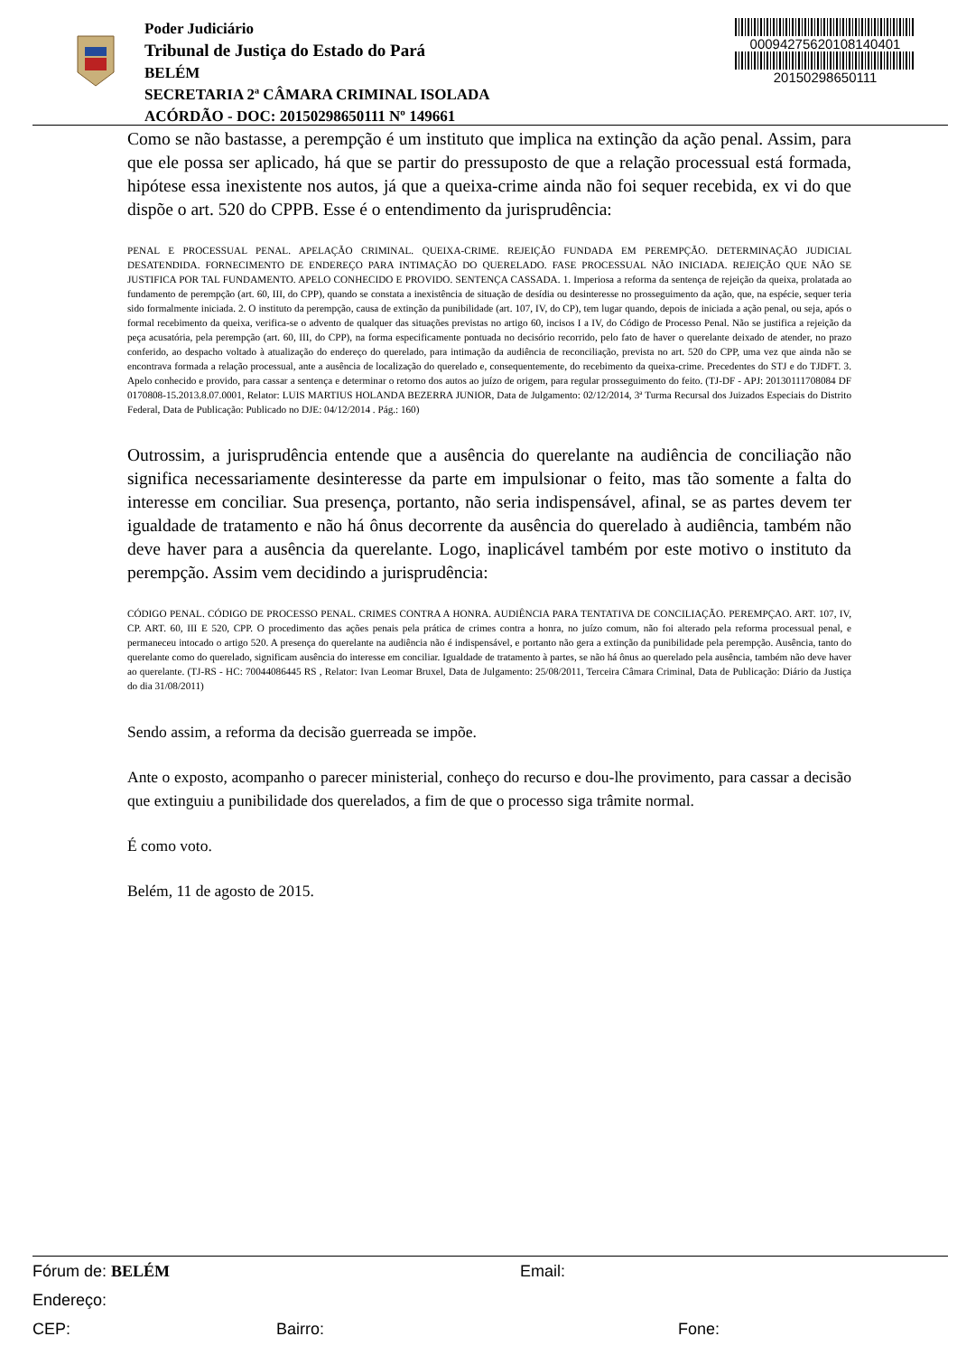Poder Judiciário
Tribunal de Justiça do Estado do Pará
BELÉM
SECRETARIA 2ª CÂMARA CRIMINAL ISOLADA
ACÓRDÃO - DOC: 20150298650111 Nº 149661
00094275620108140401
20150298650111
Como se não bastasse, a perempção é um instituto que implica na extinção da ação penal. Assim, para que ele possa ser aplicado, há que se partir do pressuposto de que a relação processual está formada, hipótese essa inexistente nos autos, já que a queixa-crime ainda não foi sequer recebida, ex vi do que dispõe o art. 520 do CPPB. Esse é o entendimento da jurisprudência:
PENAL E PROCESSUAL PENAL. APELAÇÃO CRIMINAL. QUEIXA-CRIME. REJEIÇÃO FUNDADA EM PEREMPÇÃO. DETERMINAÇÃO JUDICIAL DESATENDIDA. FORNECIMENTO DE ENDEREÇO PARA INTIMAÇÃO DO QUERELADO. FASE PROCESSUAL NÃO INICIADA. REJEIÇÃO QUE NÃO SE JUSTIFICA POR TAL FUNDAMENTO. APELO CONHECIDO E PROVIDO. SENTENÇA CASSADA. 1. Imperiosa a reforma da sentença de rejeição da queixa, prolatada ao fundamento de perempção (art. 60, III, do CPP), quando se constata a inexistência de situação de desídia ou desinteresse no prosseguimento da ação, que, na espécie, sequer teria sido formalmente iniciada. 2. O instituto da perempção, causa de extinção da punibilidade (art. 107, IV, do CP), tem lugar quando, depois de iniciada a ação penal, ou seja, após o formal recebimento da queixa, verifica-se o advento de qualquer das situações previstas no artigo 60, incisos I a IV, do Código de Processo Penal. Não se justifica a rejeição da peça acusatória, pela perempção (art. 60, III, do CPP), na forma especificamente pontuada no decisório recorrido, pelo fato de haver o querelante deixado de atender, no prazo conferido, ao despacho voltado à atualização do endereço do querelado, para intimação da audiência de reconciliação, prevista no art. 520 do CPP, uma vez que ainda não se encontrava formada a relação processual, ante a ausência de localização do querelado e, consequentemente, do recebimento da queixa-crime. Precedentes do STJ e do TJDFT. 3. Apelo conhecido e provido, para cassar a sentença e determinar o retorno dos autos ao juízo de origem, para regular prosseguimento do feito. (TJ-DF - APJ: 20130111708084 DF 0170808-15.2013.8.07.0001, Relator: LUIS MARTIUS HOLANDA BEZERRA JUNIOR, Data de Julgamento: 02/12/2014, 3ª Turma Recursal dos Juizados Especiais do Distrito Federal, Data de Publicação: Publicado no DJE: 04/12/2014 . Pág.: 160)
Outrossim, a jurisprudência entende que a ausência do querelante na audiência de conciliação não significa necessariamente desinteresse da parte em impulsionar o feito, mas tão somente a falta do interesse em conciliar. Sua presença, portanto, não seria indispensável, afinal, se as partes devem ter igualdade de tratamento e não há ônus decorrente da ausência do querelado à audiência, também não deve haver para a ausência da querelante. Logo, inaplicável também por este motivo o instituto da perempção. Assim vem decidindo a jurisprudência:
CÓDIGO PENAL. CÓDIGO DE PROCESSO PENAL. CRIMES CONTRA A HONRA. AUDIÊNCIA PARA TENTATIVA DE CONCILIAÇÃO. PEREMPÇAO. ART. 107, IV, CP. ART. 60, III E 520, CPP. O procedimento das ações penais pela prática de crimes contra a honra, no juízo comum, não foi alterado pela reforma processual penal, e permaneceu intocado o artigo 520. A presença do querelante na audiência não é indispensável, e portanto não gera a extinção da punibilidade pela perempção. Ausência, tanto do querelante como do querelado, significam ausência do interesse em conciliar. Igualdade de tratamento à partes, se não há ônus ao querelado pela ausência, também não deve haver ao querelante. (TJ-RS - HC: 70044086445 RS , Relator: Ivan Leomar Bruxel, Data de Julgamento: 25/08/2011, Terceira Câmara Criminal, Data de Publicação: Diário da Justiça do dia 31/08/2011)
Sendo assim, a reforma da decisão guerreada se impõe.
Ante o exposto, acompanho o parecer ministerial, conheço do recurso e dou-lhe provimento, para cassar a decisão que extinguiu a punibilidade dos querelados, a fim de que o processo siga trâmite normal.
É como voto.
Belém, 11 de agosto de 2015.
Fórum de: BELÉM Email:
Endereço:
CEP: Bairro: Fone: